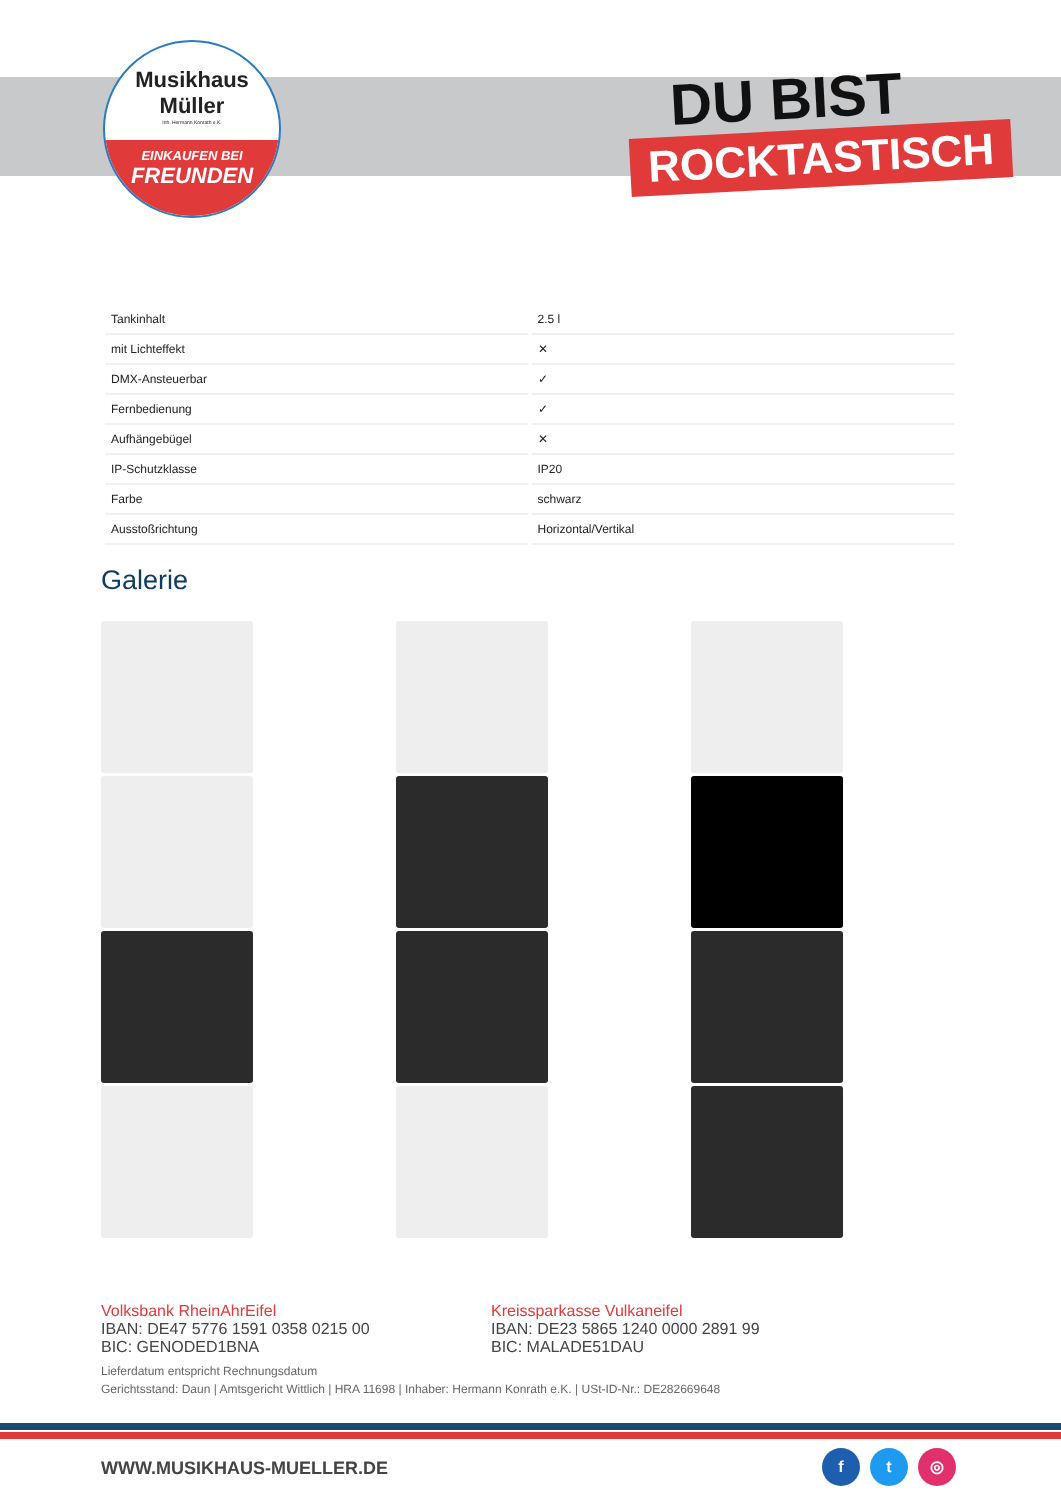Musikhaus
Müller
Inh. Hermann Konrath e.K.
EINKAUFEN BEI
FREUNDEN
DU BIST
ROCKTASTISCH
| Tankinhalt | 2.5 l |
| mit Lichteffekt | ✕ |
| DMX-Ansteuerbar | ✓ |
| Fernbedienung | ✓ |
| Aufhängebügel | ✕ |
| IP-Schutzklasse | IP20 |
| Farbe | schwarz |
| Ausstoßrichtung | Horizontal/Vertikal |
Galerie
Volksbank RheinAhrEifel
IBAN: DE47 5776 1591 0358 0215 00
BIC: GENODED1BNA
Kreissparkasse Vulkaneifel
IBAN: DE23 5865 1240 0000 2891 99
BIC: MALADE51DAU
Lieferdatum entspricht Rechnungsdatum
Gerichtsstand: Daun | Amtsgericht Wittlich | HRA 11698 | Inhaber: Hermann Konrath e.K. | USt-ID-Nr.: DE282669648
WWW.MUSIKHAUS-MUELLER.DE
f t ◎